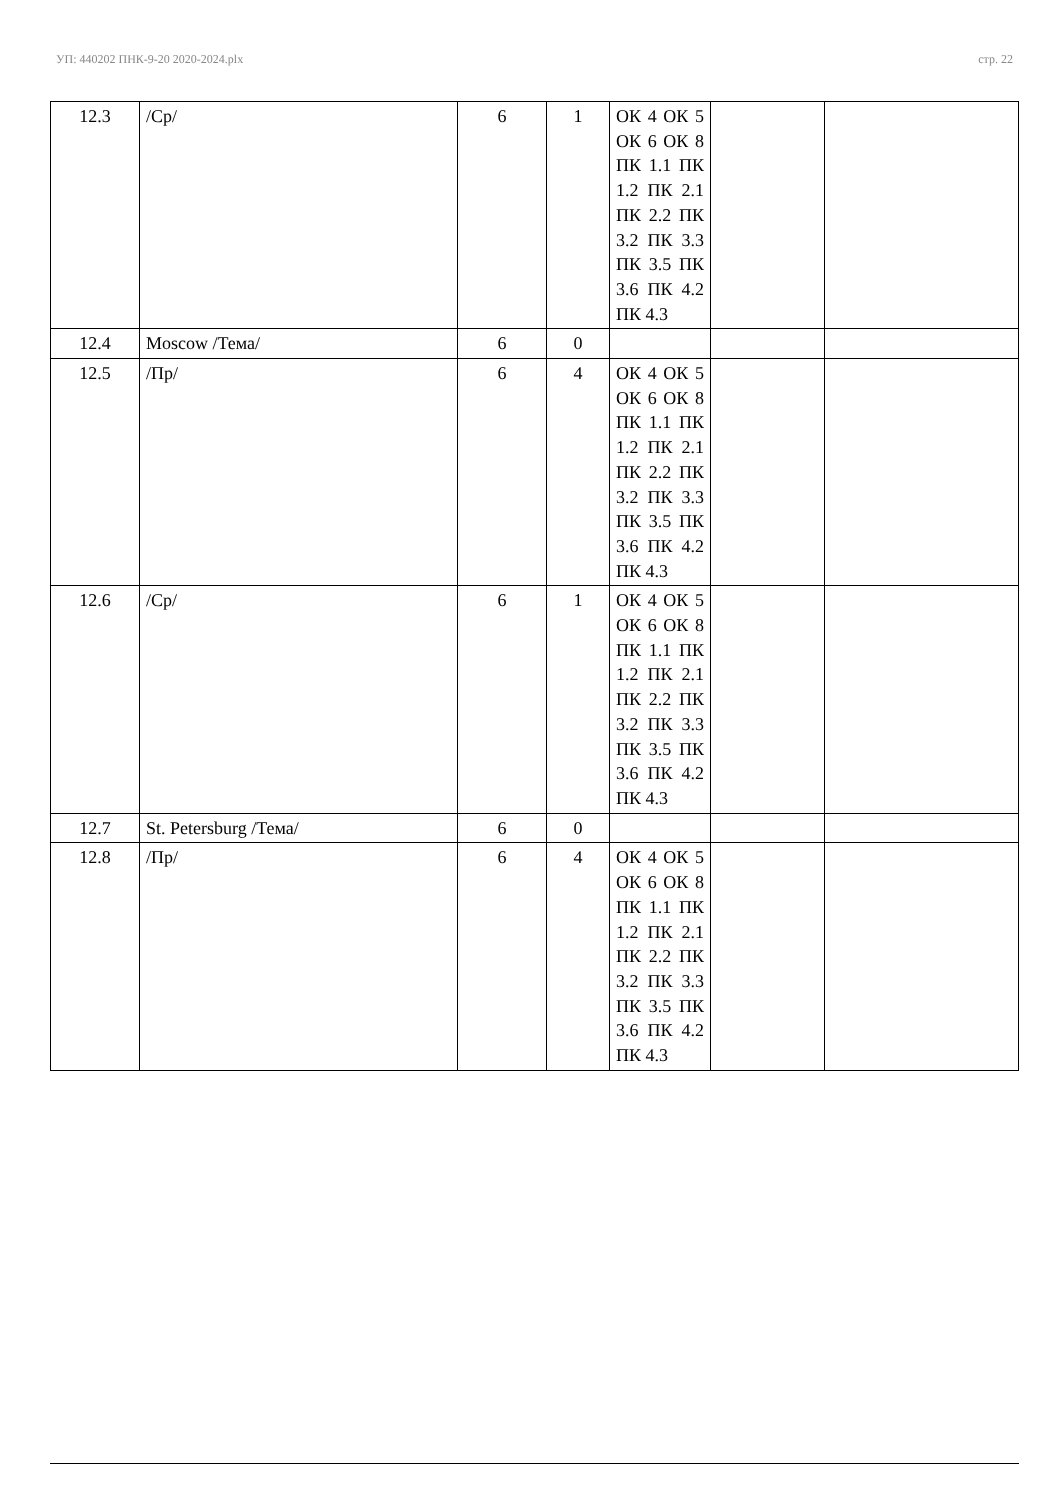УП: 440202 ПНК-9-20 2020-2024.plx стр. 22
| 12.3 | /Ср/ | 6 | 1 | ОК 4 ОК 5 ОК 6 ОК 8 ПК 1.1 ПК 1.2 ПК 2.1 ПК 2.2 ПК 3.2 ПК 3.3 ПК 3.5 ПК 3.6 ПК 4.2 ПК 4.3 | | |
| 12.4 | Moscow /Тема/ | 6 | 0 | | | |
| 12.5 | /Пр/ | 6 | 4 | ОК 4 ОК 5 ОК 6 ОК 8 ПК 1.1 ПК 1.2 ПК 2.1 ПК 2.2 ПК 3.2 ПК 3.3 ПК 3.5 ПК 3.6 ПК 4.2 ПК 4.3 | | |
| 12.6 | /Ср/ | 6 | 1 | ОК 4 ОК 5 ОК 6 ОК 8 ПК 1.1 ПК 1.2 ПК 2.1 ПК 2.2 ПК 3.2 ПК 3.3 ПК 3.5 ПК 3.6 ПК 4.2 ПК 4.3 | | |
| 12.7 | St. Petersburg /Тема/ | 6 | 0 | | | |
| 12.8 | /Пр/ | 6 | 4 | ОК 4 ОК 5 ОК 6 ОК 8 ПК 1.1 ПК 1.2 ПК 2.1 ПК 2.2 ПК 3.2 ПК 3.3 ПК 3.5 ПК 3.6 ПК 4.2 ПК 4.3 | | |